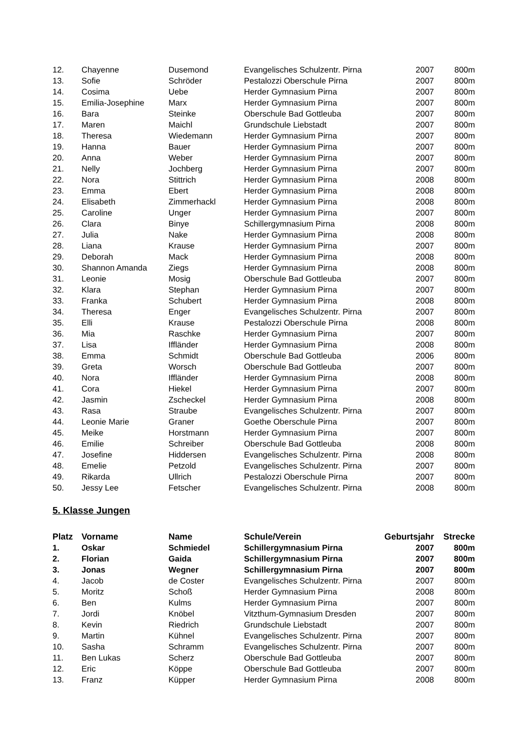| 12. | Chayenne | Dusemond | Evangelisches Schulzentr. Pirna | 2007 | 800m |
| 13. | Sofie | Schröder | Pestalozzi Oberschule Pirna | 2007 | 800m |
| 14. | Cosima | Uebe | Herder Gymnasium Pirna | 2007 | 800m |
| 15. | Emilia-Josephine | Marx | Herder Gymnasium Pirna | 2007 | 800m |
| 16. | Bara | Steinke | Oberschule Bad Gottleuba | 2007 | 800m |
| 17. | Maren | Maichl | Grundschule Liebstadt | 2007 | 800m |
| 18. | Theresa | Wiedemann | Herder Gymnasium Pirna | 2007 | 800m |
| 19. | Hanna | Bauer | Herder Gymnasium Pirna | 2007 | 800m |
| 20. | Anna | Weber | Herder Gymnasium Pirna | 2007 | 800m |
| 21. | Nelly | Jochberg | Herder Gymnasium Pirna | 2007 | 800m |
| 22. | Nora | Stittrich | Herder Gymnasium Pirna | 2008 | 800m |
| 23. | Emma | Ebert | Herder Gymnasium Pirna | 2008 | 800m |
| 24. | Elisabeth | Zimmerhackl | Herder Gymnasium Pirna | 2008 | 800m |
| 25. | Caroline | Unger | Herder Gymnasium Pirna | 2007 | 800m |
| 26. | Clara | Binye | Schillergymnasium Pirna | 2008 | 800m |
| 27. | Julia | Nake | Herder Gymnasium Pirna | 2008 | 800m |
| 28. | Liana | Krause | Herder Gymnasium Pirna | 2007 | 800m |
| 29. | Deborah | Mack | Herder Gymnasium Pirna | 2008 | 800m |
| 30. | Shannon Amanda | Ziegs | Herder Gymnasium Pirna | 2008 | 800m |
| 31. | Leonie | Mosig | Oberschule Bad Gottleuba | 2007 | 800m |
| 32. | Klara | Stephan | Herder Gymnasium Pirna | 2007 | 800m |
| 33. | Franka | Schubert | Herder Gymnasium Pirna | 2008 | 800m |
| 34. | Theresa | Enger | Evangelisches Schulzentr. Pirna | 2007 | 800m |
| 35. | Elli | Krause | Pestalozzi Oberschule Pirna | 2008 | 800m |
| 36. | Mia | Raschke | Herder Gymnasium Pirna | 2007 | 800m |
| 37. | Lisa | Iffländer | Herder Gymnasium Pirna | 2008 | 800m |
| 38. | Emma | Schmidt | Oberschule Bad Gottleuba | 2006 | 800m |
| 39. | Greta | Worsch | Oberschule Bad Gottleuba | 2007 | 800m |
| 40. | Nora | Iffländer | Herder Gymnasium Pirna | 2008 | 800m |
| 41. | Cora | Hiekel | Herder Gymnasium Pirna | 2007 | 800m |
| 42. | Jasmin | Zscheckel | Herder Gymnasium Pirna | 2008 | 800m |
| 43. | Rasa | Straube | Evangelisches Schulzentr. Pirna | 2007 | 800m |
| 44. | Leonie Marie | Graner | Goethe Oberschule Pirna | 2007 | 800m |
| 45. | Meike | Horstmann | Herder Gymnasium Pirna | 2007 | 800m |
| 46. | Emilie | Schreiber | Oberschule Bad Gottleuba | 2008 | 800m |
| 47. | Josefine | Hiddersen | Evangelisches Schulzentr. Pirna | 2008 | 800m |
| 48. | Emelie | Petzold | Evangelisches Schulzentr. Pirna | 2007 | 800m |
| 49. | Rikarda | Ullrich | Pestalozzi Oberschule Pirna | 2007 | 800m |
| 50. | Jessy Lee | Fetscher | Evangelisches Schulzentr. Pirna | 2008 | 800m |
5. Klasse Jungen
| Platz | Vorname | Name | Schule/Verein | Geburtsjahr | Strecke |
| --- | --- | --- | --- | --- | --- |
| 1. | Oskar | Schmiedel | Schillergymnasium Pirna | 2007 | 800m |
| 2. | Florian | Gaida | Schillergymnasium Pirna | 2007 | 800m |
| 3. | Jonas | Wegner | Schillergymnasium Pirna | 2007 | 800m |
| 4. | Jacob | de Coster | Evangelisches Schulzentr. Pirna | 2007 | 800m |
| 5. | Moritz | Schoß | Herder Gymnasium Pirna | 2008 | 800m |
| 6. | Ben | Kulms | Herder Gymnasium Pirna | 2007 | 800m |
| 7. | Jordi | Knöbel | Vitzthum-Gymnasium Dresden | 2007 | 800m |
| 8. | Kevin | Riedrich | Grundschule Liebstadt | 2007 | 800m |
| 9. | Martin | Kühnel | Evangelisches Schulzentr. Pirna | 2007 | 800m |
| 10. | Sasha | Schramm | Evangelisches Schulzentr. Pirna | 2007 | 800m |
| 11. | Ben Lukas | Scherz | Oberschule Bad Gottleuba | 2007 | 800m |
| 12. | Eric | Köppe | Oberschule Bad Gottleuba | 2007 | 800m |
| 13. | Franz | Küpper | Herder Gymnasium Pirna | 2008 | 800m |